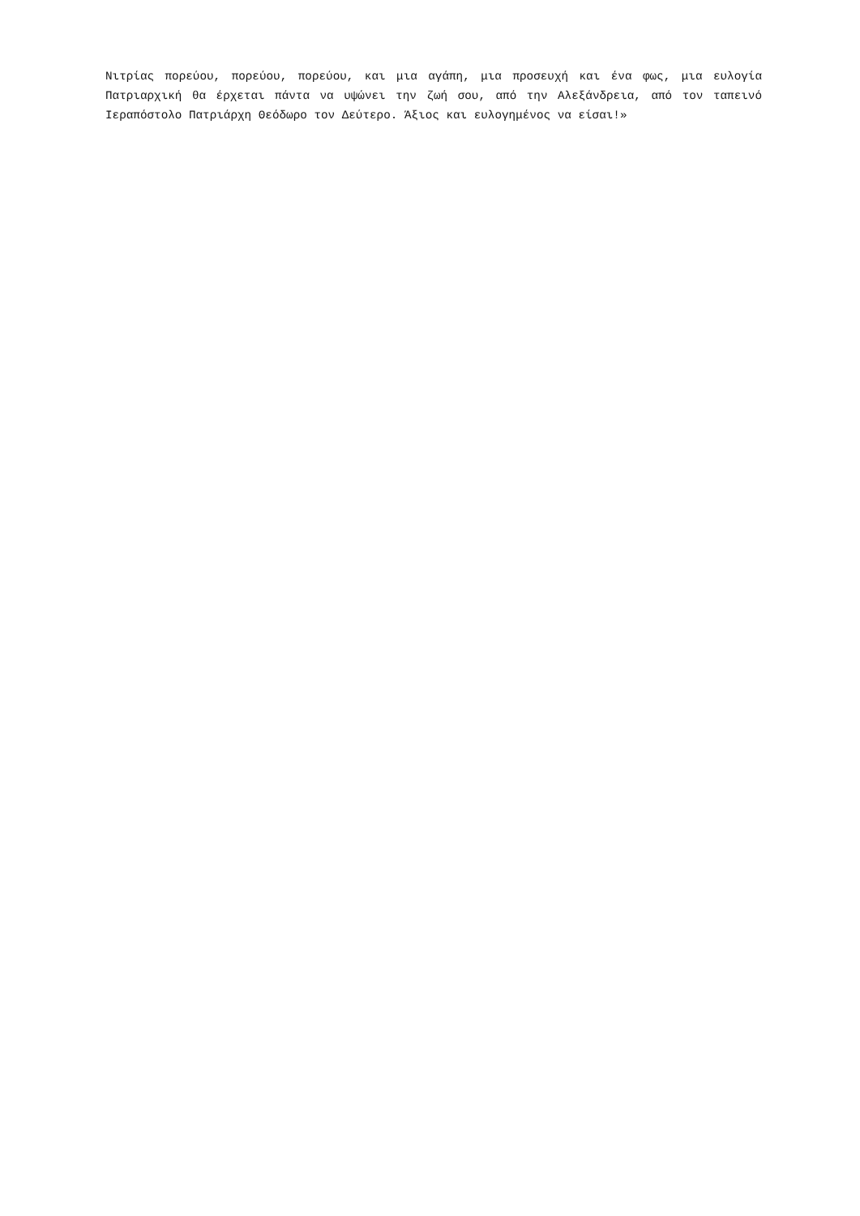Νιτρίας πορεύου, πορεύου, πορεύου, και μια αγάπη, μια προσευχή και ένα φως, μια ευλογία Πατριαρχική θα έρχεται πάντα να υψώνει την ζωή σου, από την Αλεξάνδρεια, από τον ταπεινό Ιεραπόστολο Πατριάρχη Θεόδωρο τον Δεύτερο. Άξιος και ευλογημένος να είσαι!»